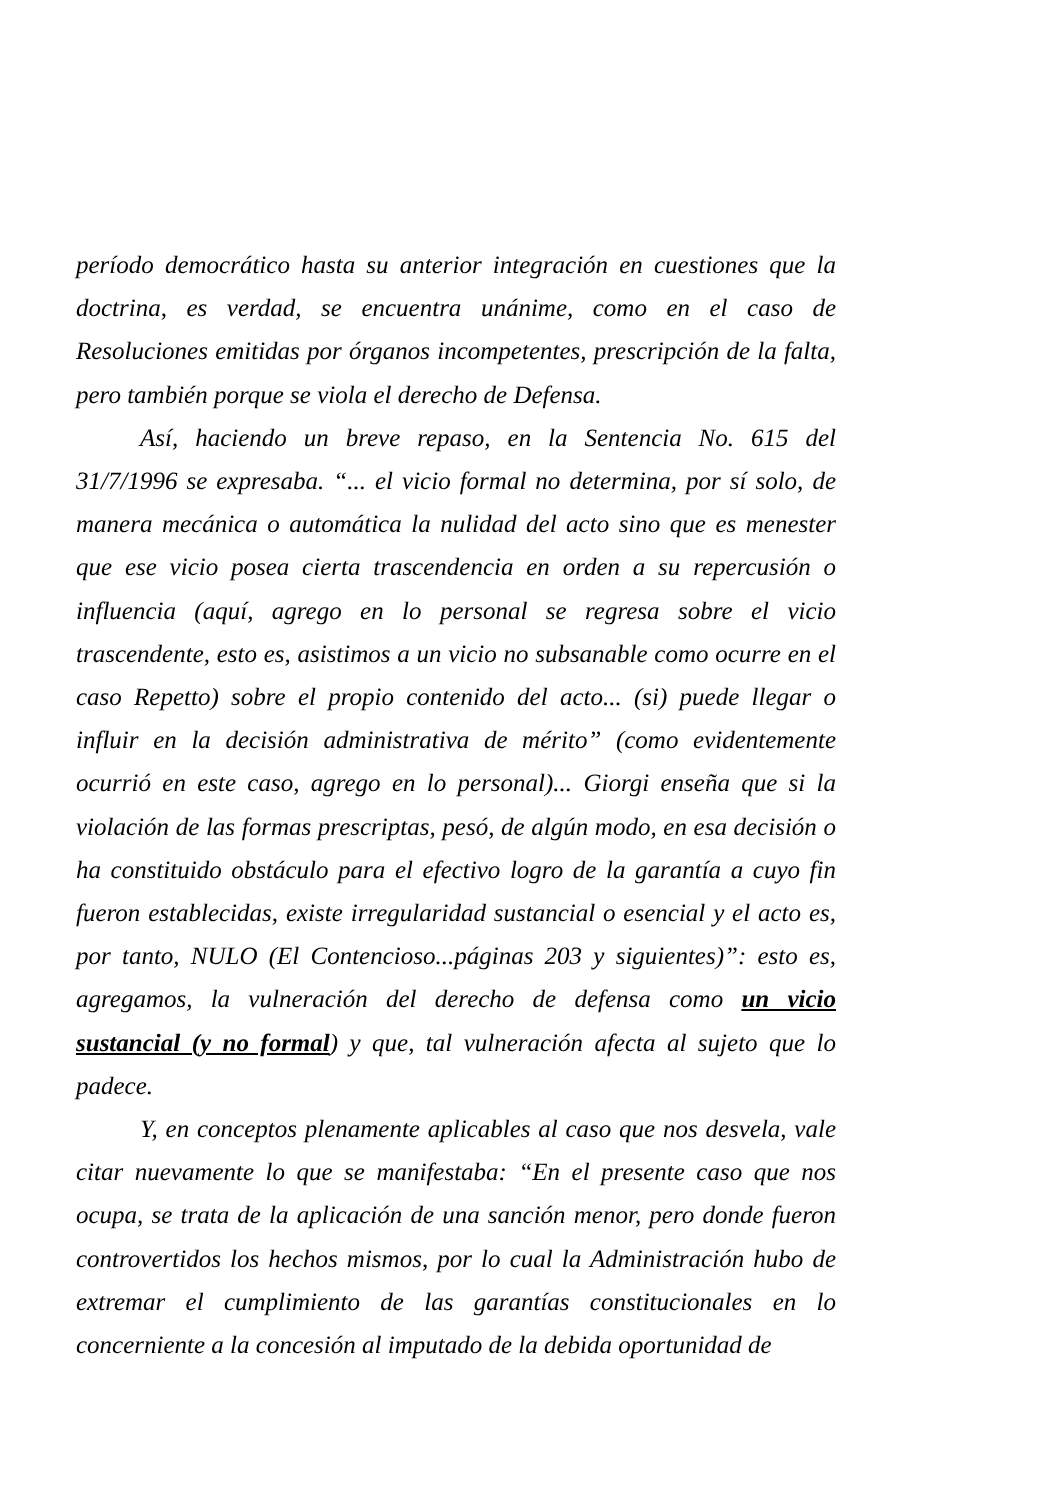período democrático hasta su anterior integración en cuestiones que la doctrina, es verdad, se encuentra unánime, como en el caso de Resoluciones emitidas por órganos incompetentes, prescripción de la falta, pero también porque se viola el derecho de Defensa.
Así, haciendo un breve repaso, en la Sentencia No. 615 del 31/7/1996 se expresaba. “... el vicio formal no determina, por sí solo, de manera mecánica o automática la nulidad del acto sino que es menester que ese vicio posea cierta trascendencia en orden a su repercusión o influencia (aquí, agrego en lo personal se regresa sobre el vicio trascendente, esto es, asistimos a un vicio no subsanable como ocurre en el caso Repetto) sobre el propio contenido del acto... (si) puede llegar o influir en la decisión administrativa de mérito” (como evidentemente ocurrió en este caso, agrego en lo personal)... Giorgi enseña que si la violación de las formas prescriptas, pesó, de algún modo, en esa decisión o ha constituido obstáculo para el efectivo logro de la garantía a cuyo fin fueron establecidas, existe irregularidad sustancial o esencial y el acto es, por tanto, NULO (El Contencioso...páginas 203 y siguientes)”: esto es, agregamos, la vulneración del derecho de defensa como un vicio sustancial (y no formal) y que, tal vulneración afecta al sujeto que lo padece.
Y, en conceptos plenamente aplicables al caso que nos desvela, vale citar nuevamente lo que se manifestaba: “En el presente caso que nos ocupa, se trata de la aplicación de una sanción menor, pero donde fueron controvertidos los hechos mismos, por lo cual la Administración hubo de extremar el cumplimiento de las garantías constitucionales en lo concerniente a la concesión al imputado de la debida oportunidad de